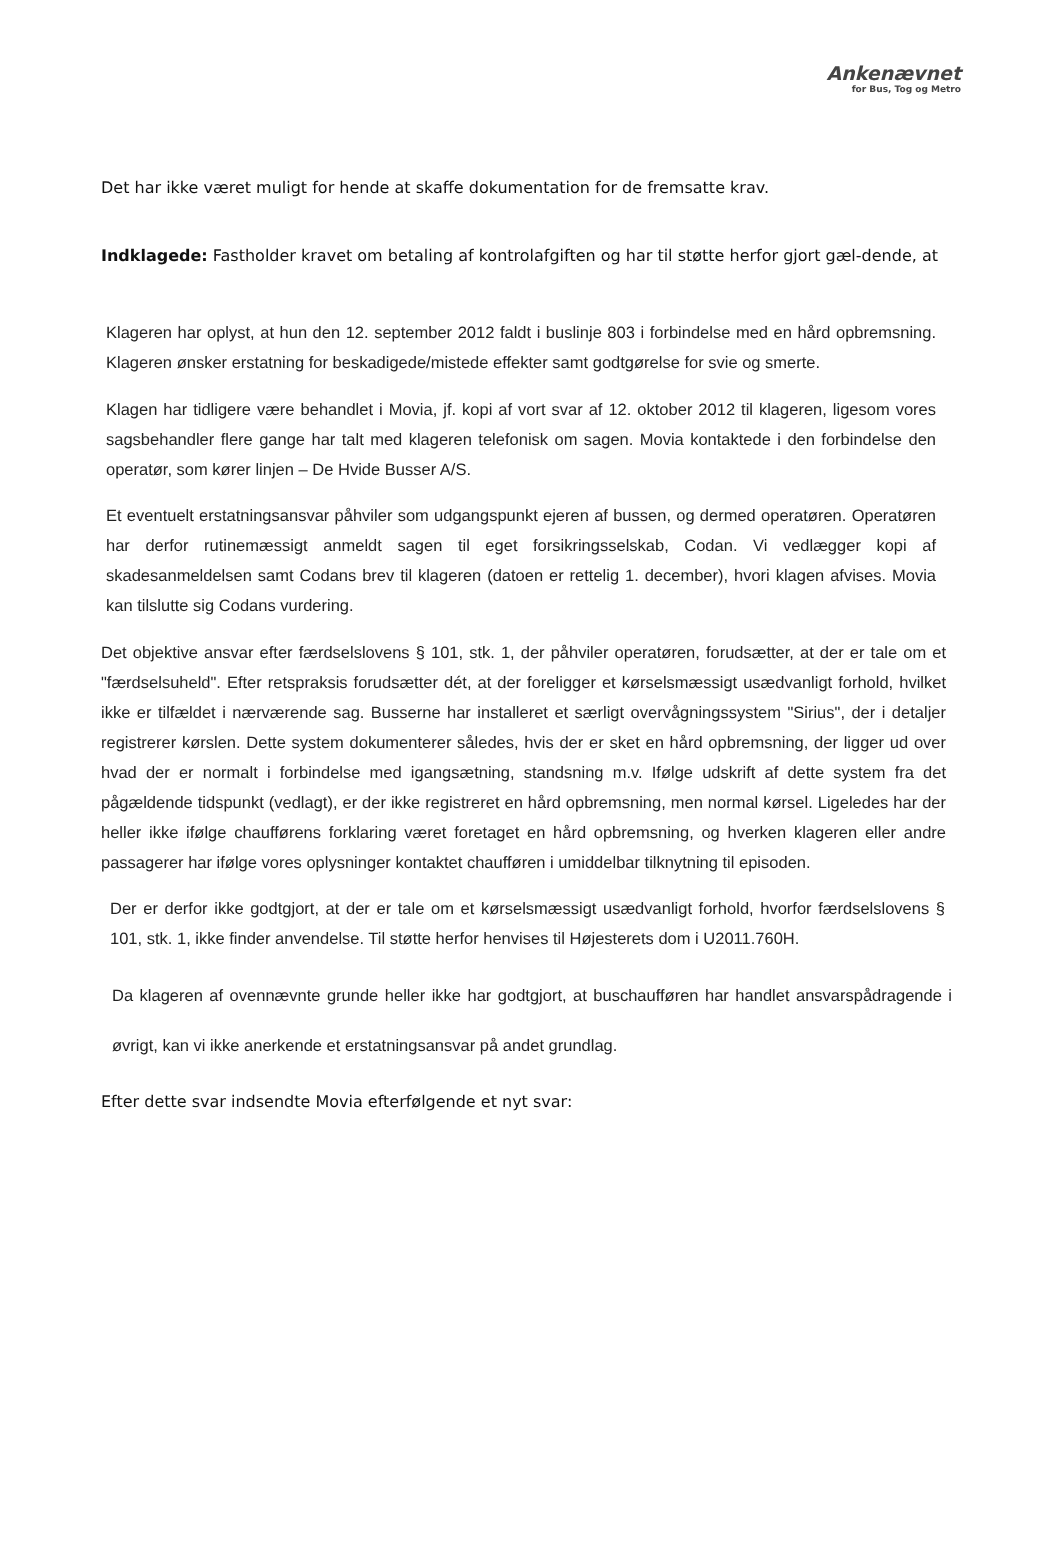Ankenævnet
for Bus, Tog og Metro
Det har ikke været muligt for hende at skaffe dokumentation for de fremsatte krav.
Indklagede: Fastholder kravet om betaling af kontrolafgiften og har til støtte herfor gjort gæl-dende, at
Klageren har oplyst, at hun den 12. september 2012 faldt i buslinje 803 i forbindelse med en hård opbremsning. Klageren ønsker erstatning for beskadigede/mistede effekter samt godtgørelse for svie og smerte.
Klagen har tidligere være behandlet i Movia, jf. kopi af vort svar af 12. oktober 2012 til klageren, ligesom vores sagsbehandler flere gange har talt med klageren telefonisk om sagen. Movia kontaktede i den forbindelse den operatør, som kører linjen – De Hvide Busser A/S.
Et eventuelt erstatningsansvar påhviler som udgangspunkt ejeren af bussen, og dermed operatøren. Operatøren har derfor rutinemæssigt anmeldt sagen til eget forsikringsselskab, Codan. Vi vedlægger kopi af skadesanmeldelsen samt Codans brev til klageren (datoen er rettelig 1. december), hvori klagen afvises. Movia kan tilslutte sig Codans vurdering.
Det objektive ansvar efter færdselslovens § 101, stk. 1, der påhviler operatøren, forudsætter, at der er tale om et "færdselsuheld". Efter retspraksis forudsætter dét, at der foreligger et kørselsmæssigt usædvanligt forhold, hvilket ikke er tilfældet i nærværende sag. Busserne har installeret et særligt overvågningssystem "Sirius", der i detaljer registrerer kørslen. Dette system dokumenterer således, hvis der er sket en hård opbremsning, der ligger ud over hvad der er normalt i forbindelse med igangsætning, standsning m.v. Ifølge udskrift af dette system fra det pågældende tidspunkt (vedlagt), er der ikke registreret en hård opbremsning, men normal kørsel. Ligeledes har der heller ikke ifølge chaufførens forklaring været foretaget en hård opbremsning, og hverken klageren eller andre passagerer har ifølge vores oplysninger kontaktet chaufføren i umiddelbar tilknytning til episoden.
Der er derfor ikke godtgjort, at der er tale om et kørselsmæssigt usædvanligt forhold, hvorfor færdselslovens § 101, stk. 1, ikke finder anvendelse. Til støtte herfor henvises til Højesterets dom i U2011.760H.
Da klageren af ovennævnte grunde heller ikke har godtgjort, at buschaufføren har handlet ansvarspådragende i øvrigt, kan vi ikke anerkende et erstatningsansvar på andet grundlag.
Efter dette svar indsendte Movia efterfølgende et nyt svar: